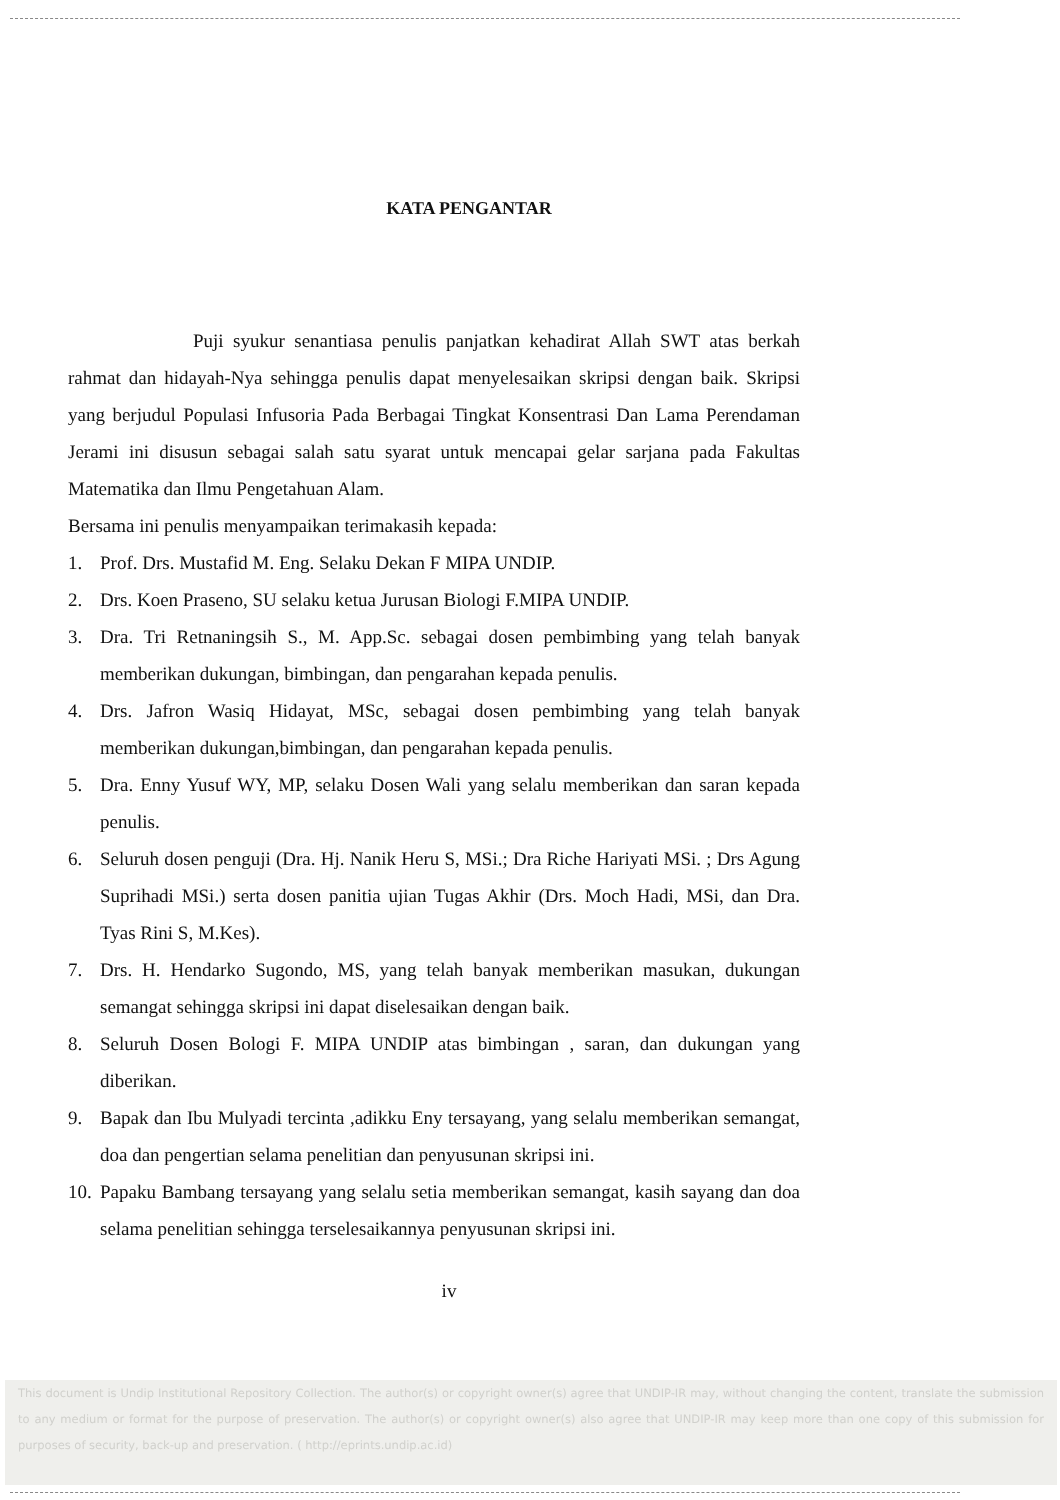KATA PENGANTAR
Puji syukur senantiasa penulis panjatkan kehadirat Allah SWT atas berkah rahmat dan hidayah-Nya sehingga penulis dapat menyelesaikan skripsi dengan baik. Skripsi yang berjudul Populasi Infusoria Pada Berbagai Tingkat Konsentrasi Dan Lama Perendaman Jerami ini disusun sebagai salah satu syarat untuk mencapai gelar sarjana pada Fakultas Matematika dan Ilmu Pengetahuan Alam.
Bersama ini penulis menyampaikan terimakasih kepada:
1. Prof. Drs. Mustafid M. Eng. Selaku Dekan F MIPA UNDIP.
2. Drs. Koen Praseno, SU selaku ketua Jurusan Biologi F.MIPA UNDIP.
3. Dra. Tri Retnaningsih S., M. App.Sc. sebagai dosen pembimbing yang telah banyak memberikan dukungan, bimbingan, dan pengarahan kepada penulis.
4. Drs. Jafron Wasiq Hidayat, MSc, sebagai dosen pembimbing yang telah banyak memberikan dukungan,bimbingan, dan pengarahan kepada penulis.
5. Dra. Enny Yusuf WY, MP, selaku Dosen Wali yang selalu memberikan dan saran kepada penulis.
6. Seluruh dosen penguji (Dra. Hj. Nanik Heru S, MSi.; Dra Riche Hariyati MSi. ; Drs Agung Suprihadi MSi.) serta dosen panitia ujian Tugas Akhir (Drs. Moch Hadi, MSi, dan Dra. Tyas Rini S, M.Kes).
7. Drs. H. Hendarko Sugondo, MS, yang telah banyak memberikan masukan, dukungan semangat sehingga skripsi ini dapat diselesaikan dengan baik.
8. Seluruh Dosen Bologi F. MIPA UNDIP atas bimbingan , saran, dan dukungan yang diberikan.
9. Bapak dan Ibu Mulyadi tercinta ,adikku Eny tersayang, yang selalu memberikan semangat, doa dan pengertian selama penelitian dan penyusunan skripsi ini.
10. Papaku Bambang tersayang yang selalu setia memberikan semangat, kasih sayang dan doa selama penelitian sehingga terselesaikannya penyusunan skripsi ini.
iv
This document is Undip Institutional Repository Collection. The author(s) or copyright owner(s) agree that UNDIP-IR may, without changing the content, translate the submission to any medium or format for the purpose of preservation. The author(s) or copyright owner(s) also agree that UNDIP-IR may keep more than one copy of this submission for purposes of security, back-up and preservation. ( http://eprints.undip.ac.id)